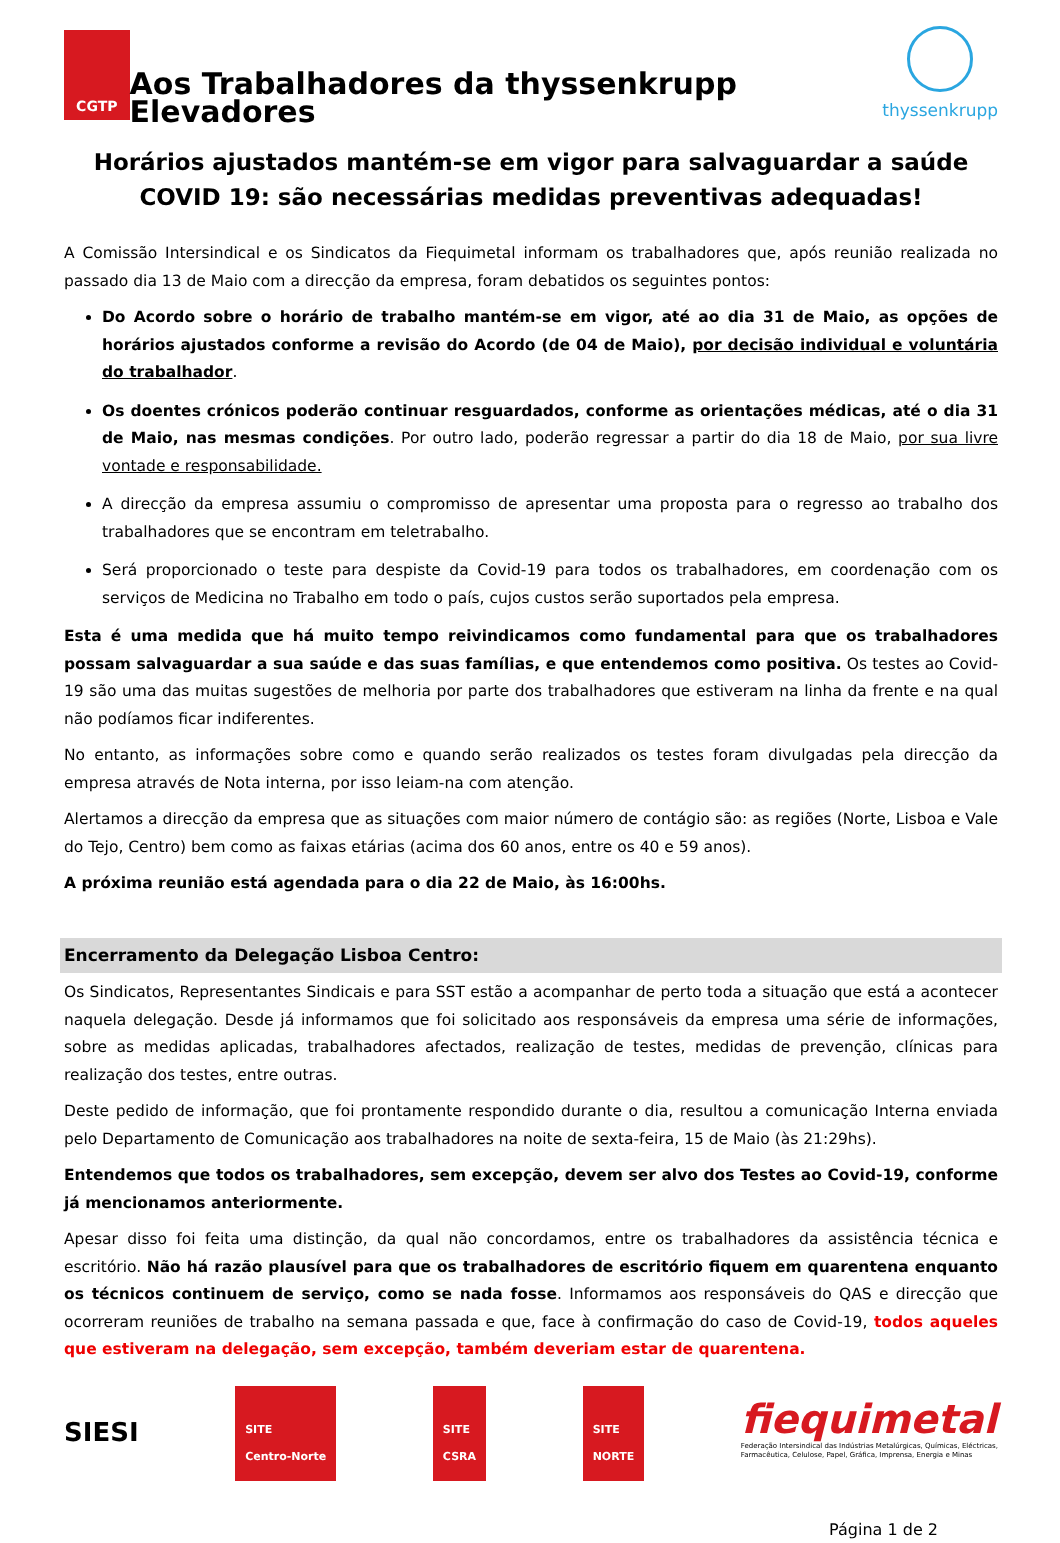CGTP
Aos Trabalhadores da thyssenkrupp Elevadores
thyssenkrupp
Horários ajustados mantém-se em vigor para salvaguardar a saúde
COVID 19: são necessárias medidas preventivas adequadas!
A Comissão Intersindical e os Sindicatos da Fiequimetal informam os trabalhadores que, após reunião realizada no passado dia 13 de Maio com a direcção da empresa, foram debatidos os seguintes pontos:
Do Acordo sobre o horário de trabalho mantém-se em vigor, até ao dia 31 de Maio, as opções de horários ajustados conforme a revisão do Acordo (de 04 de Maio), por decisão individual e voluntária do trabalhador.
Os doentes crónicos poderão continuar resguardados, conforme as orientações médicas, até o dia 31 de Maio, nas mesmas condições. Por outro lado, poderão regressar a partir do dia 18 de Maio, por sua livre vontade e responsabilidade.
A direcção da empresa assumiu o compromisso de apresentar uma proposta para o regresso ao trabalho dos trabalhadores que se encontram em teletrabalho.
Será proporcionado o teste para despiste da Covid-19 para todos os trabalhadores, em coordenação com os serviços de Medicina no Trabalho em todo o país, cujos custos serão suportados pela empresa.
Esta é uma medida que há muito tempo reivindicamos como fundamental para que os trabalhadores possam salvaguardar a sua saúde e das suas famílias, e que entendemos como positiva. Os testes ao Covid-19 são uma das muitas sugestões de melhoria por parte dos trabalhadores que estiveram na linha da frente e na qual não podíamos ficar indiferentes.
No entanto, as informações sobre como e quando serão realizados os testes foram divulgadas pela direcção da empresa através de Nota interna, por isso leiam-na com atenção.
Alertamos a direcção da empresa que as situações com maior número de contágio são: as regiões (Norte, Lisboa e Vale do Tejo, Centro) bem como as faixas etárias (acima dos 60 anos, entre os 40 e 59 anos).
A próxima reunião está agendada para o dia 22 de Maio, às 16:00hs.
Encerramento da Delegação Lisboa Centro:
Os Sindicatos, Representantes Sindicais e para SST estão a acompanhar de perto toda a situação que está a acontecer naquela delegação. Desde já informamos que foi solicitado aos responsáveis da empresa uma série de informações, sobre as medidas aplicadas, trabalhadores afectados, realização de testes, medidas de prevenção, clínicas para realização dos testes, entre outras.
Deste pedido de informação, que foi prontamente respondido durante o dia, resultou a comunicação Interna enviada pelo Departamento de Comunicação aos trabalhadores na noite de sexta-feira, 15 de Maio (às 21:29hs).
Entendemos que todos os trabalhadores, sem excepção, devem ser alvo dos Testes ao Covid-19, conforme já mencionamos anteriormente.
Apesar disso foi feita uma distinção, da qual não concordamos, entre os trabalhadores da assistência técnica e escritório. Não há razão plausível para que os trabalhadores de escritório fiquem em quarentena enquanto os técnicos continuem de serviço, como se nada fosse. Informamos aos responsáveis do QAS e direcção que ocorreram reuniões de trabalho na semana passada e que, face à confirmação do caso de Covid-19, todos aqueles que estiveram na delegação, sem excepção, também deveriam estar de quarentena.
SIESI
SITE
Centro-Norte
SITE
CSRA
SITE
NORTE
fiequimetal
Federação Intersindical das Indústrias Metalúrgicas, Químicas, Eléctricas,
Farmacêutica, Celulose, Papel, Gráfica, Imprensa, Energia e Minas
Página 1 de 2